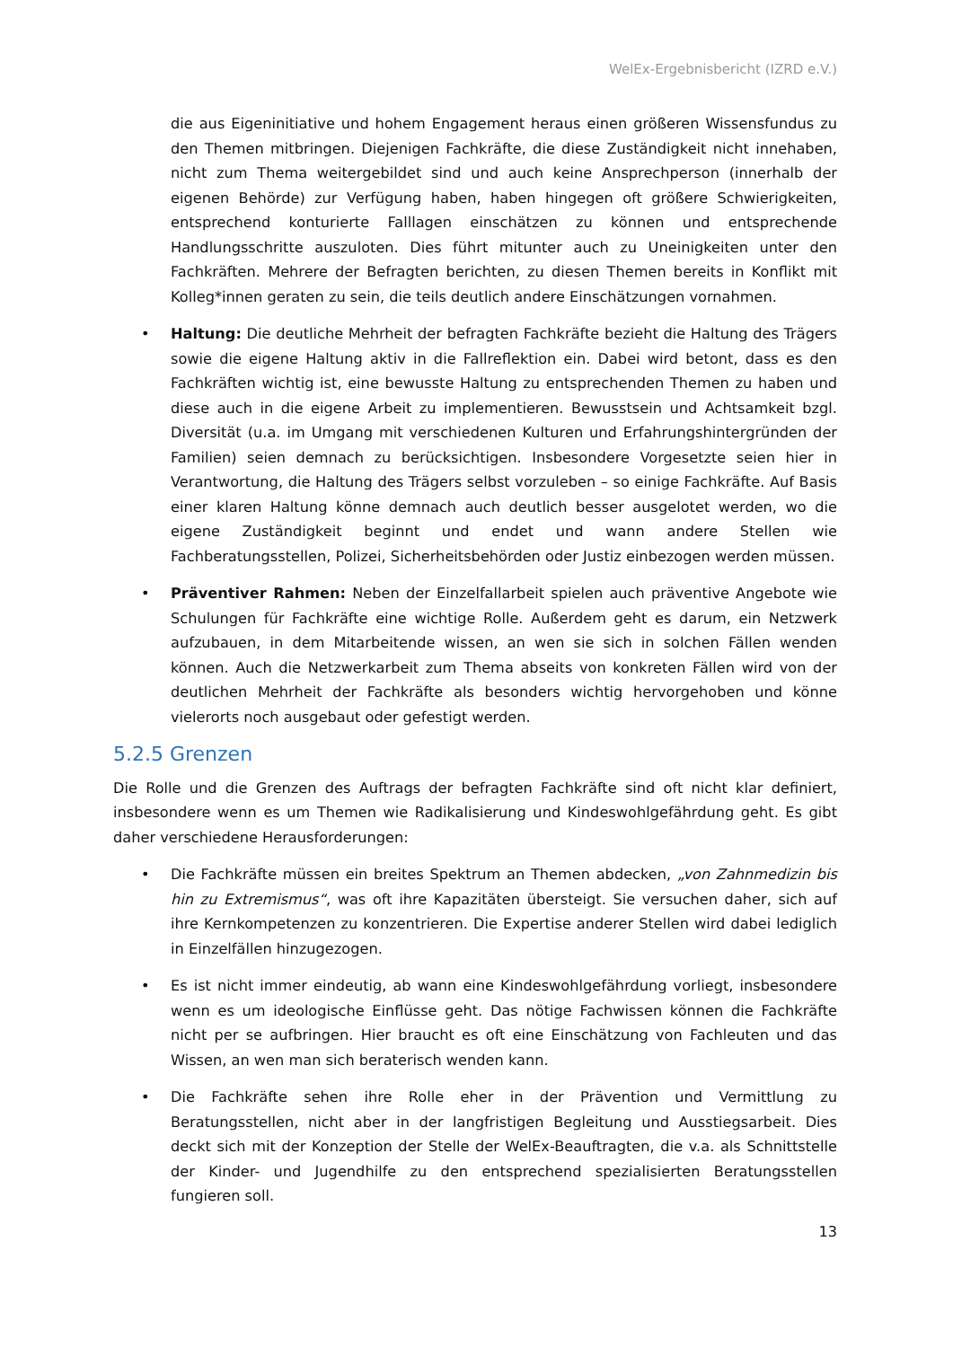WelEx-Ergebnisbericht (IZRD e.V.)
die aus Eigeninitiative und hohem Engagement heraus einen größeren Wissensfundus zu den Themen mitbringen. Diejenigen Fachkräfte, die diese Zuständigkeit nicht innehaben, nicht zum Thema weitergebildet sind und auch keine Ansprechperson (innerhalb der eigenen Behörde) zur Verfügung haben, haben hingegen oft größere Schwierigkeiten, entsprechend konturierte Falllagen einschätzen zu können und entsprechende Handlungsschritte auszuloten. Dies führt mitunter auch zu Uneinigkeiten unter den Fachkräften. Mehrere der Befragten berichten, zu diesen Themen bereits in Konflikt mit Kolleg*innen geraten zu sein, die teils deutlich andere Einschätzungen vornahmen.
• Haltung: Die deutliche Mehrheit der befragten Fachkräfte bezieht die Haltung des Trägers sowie die eigene Haltung aktiv in die Fallreflektion ein. Dabei wird betont, dass es den Fachkräften wichtig ist, eine bewusste Haltung zu entsprechenden Themen zu haben und diese auch in die eigene Arbeit zu implementieren. Bewusstsein und Achtsamkeit bzgl. Diversität (u.a. im Umgang mit verschiedenen Kulturen und Erfahrungshintergründen der Familien) seien demnach zu berücksichtigen. Insbesondere Vorgesetzte seien hier in Verantwortung, die Haltung des Trägers selbst vorzuleben – so einige Fachkräfte. Auf Basis einer klaren Haltung könne demnach auch deutlich besser ausgelotet werden, wo die eigene Zuständigkeit beginnt und endet und wann andere Stellen wie Fachberatungsstellen, Polizei, Sicherheitsbehörden oder Justiz einbezogen werden müssen.
• Präventiver Rahmen: Neben der Einzelfallarbeit spielen auch präventive Angebote wie Schulungen für Fachkräfte eine wichtige Rolle. Außerdem geht es darum, ein Netzwerk aufzubauen, in dem Mitarbeitende wissen, an wen sie sich in solchen Fällen wenden können. Auch die Netzwerkarbeit zum Thema abseits von konkreten Fällen wird von der deutlichen Mehrheit der Fachkräfte als besonders wichtig hervorgehoben und könne vielerorts noch ausgebaut oder gefestigt werden.
5.2.5 Grenzen
Die Rolle und die Grenzen des Auftrags der befragten Fachkräfte sind oft nicht klar definiert, insbesondere wenn es um Themen wie Radikalisierung und Kindeswohlgefährdung geht. Es gibt daher verschiedene Herausforderungen:
• Die Fachkräfte müssen ein breites Spektrum an Themen abdecken, „von Zahnmedizin bis hin zu Extremismus“, was oft ihre Kapazitäten übersteigt. Sie versuchen daher, sich auf ihre Kernkompetenzen zu konzentrieren. Die Expertise anderer Stellen wird dabei lediglich in Einzelfällen hinzugezogen.
• Es ist nicht immer eindeutig, ab wann eine Kindeswohlgefährdung vorliegt, insbesondere wenn es um ideologische Einflüsse geht. Das nötige Fachwissen können die Fachkräfte nicht per se aufbringen. Hier braucht es oft eine Einschätzung von Fachleuten und das Wissen, an wen man sich beraterisch wenden kann.
• Die Fachkräfte sehen ihre Rolle eher in der Prävention und Vermittlung zu Beratungsstellen, nicht aber in der langfristigen Begleitung und Ausstiegsarbeit. Dies deckt sich mit der Konzeption der Stelle der WelEx-Beauftragten, die v.a. als Schnittstelle der Kinder- und Jugendhilfe zu den entsprechend spezialisierten Beratungsstellen fungieren soll.
13